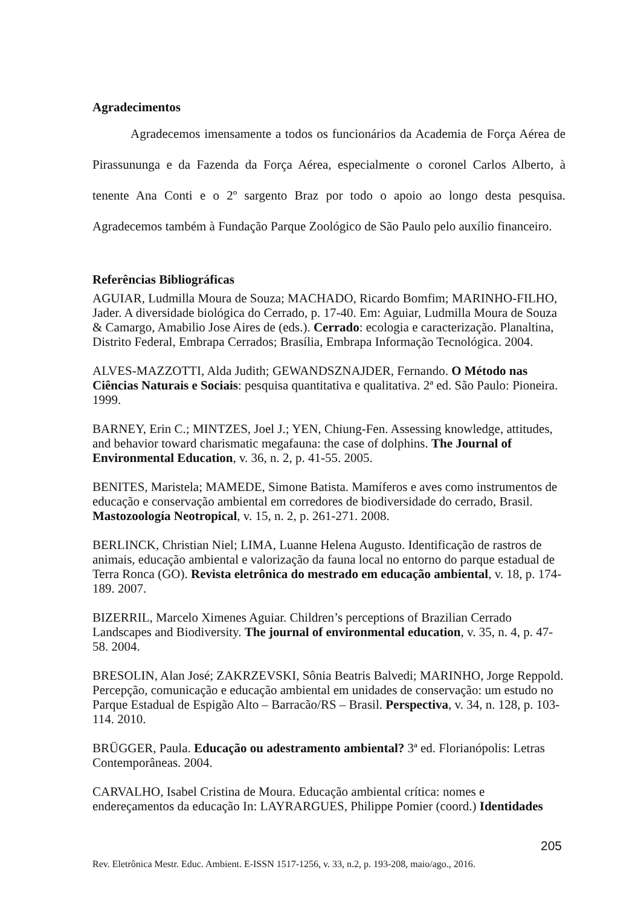Agradecimentos
Agradecemos imensamente a todos os funcionários da Academia de Força Aérea de Pirassununga e da Fazenda da Força Aérea, especialmente o coronel Carlos Alberto, à tenente Ana Conti e o 2º sargento Braz por todo o apoio ao longo desta pesquisa. Agradecemos também à Fundação Parque Zoológico de São Paulo pelo auxílio financeiro.
Referências Bibliográficas
AGUIAR, Ludmilla Moura de Souza; MACHADO, Ricardo Bomfim; MARINHO-FILHO, Jader. A diversidade biológica do Cerrado, p. 17-40. Em: Aguiar, Ludmilla Moura de Souza & Camargo, Amabilio Jose Aires de (eds.). Cerrado: ecologia e caracterização. Planaltina, Distrito Federal, Embrapa Cerrados; Brasília, Embrapa Informação Tecnológica. 2004.
ALVES-MAZZOTTI, Alda Judith; GEWANDSZNAJDER, Fernando. O Método nas Ciências Naturais e Sociais: pesquisa quantitativa e qualitativa. 2ª ed. São Paulo: Pioneira. 1999.
BARNEY, Erin C.; MINTZES, Joel J.; YEN, Chiung-Fen. Assessing knowledge, attitudes, and behavior toward charismatic megafauna: the case of dolphins. The Journal of Environmental Education, v. 36, n. 2, p. 41-55. 2005.
BENITES, Maristela; MAMEDE, Simone Batista. Mamíferos e aves como instrumentos de educação e conservação ambiental em corredores de biodiversidade do cerrado, Brasil. Mastozoología Neotropical, v. 15, n. 2, p. 261-271. 2008.
BERLINCK, Christian Niel; LIMA, Luanne Helena Augusto. Identificação de rastros de animais, educação ambiental e valorização da fauna local no entorno do parque estadual de Terra Ronca (GO). Revista eletrônica do mestrado em educação ambiental, v. 18, p. 174-189. 2007.
BIZERRIL, Marcelo Ximenes Aguiar. Children’s perceptions of Brazilian Cerrado Landscapes and Biodiversity. The journal of environmental education, v. 35, n. 4, p. 47-58. 2004.
BRESOLIN, Alan José; ZAKRZEVSKI, Sônia Beatris Balvedi; MARINHO, Jorge Reppold. Percepção, comunicação e educação ambiental em unidades de conservação: um estudo no Parque Estadual de Espigão Alto – Barracão/RS – Brasil. Perspectiva, v. 34, n. 128, p. 103-114. 2010.
BRÜGGER, Paula. Educação ou adestramento ambiental? 3ª ed. Florianópolis: Letras Contemporâneas. 2004.
CARVALHO, Isabel Cristina de Moura. Educação ambiental crítica: nomes e endereçamentos da educação In: LAYRARGUES, Philippe Pomier (coord.) Identidades
205
Rev. Eletrônica Mestr. Educ. Ambient. E-ISSN 1517-1256, v. 33, n.2, p. 193-208, maio/ago., 2016.